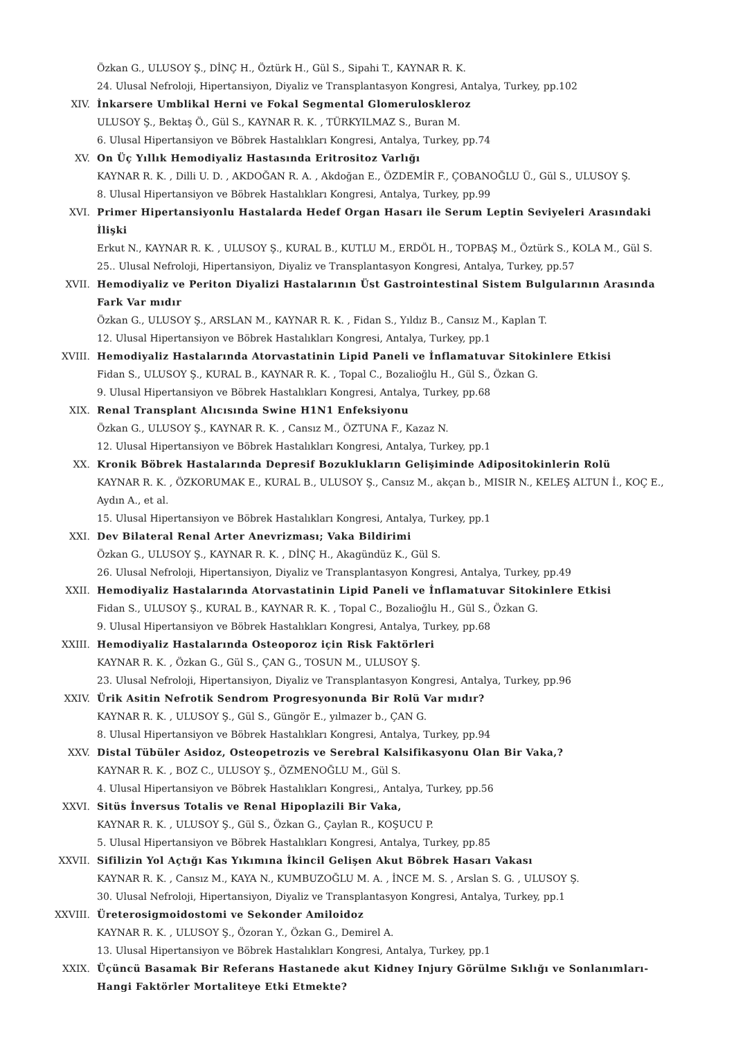Özkan G., ULUSOY Ş., DİNÇ H., Öztürk H., Gül S., Sipahi T., KAYNAR R. K.
24. Ulusal Nefroloji, Hipertansiyon, Diyaliz ve Transplantasyon Kongresi, Antalya, Turkey, pp.102
XIV. İnkarsere Umblikal Herni ve Fokal Segmental Glomeruloskleroz
ULUSOY Ş., Bektaş Ö., Gül S., KAYNAR R. K. , TÜRKYILMAZ S., Buran M.
6. Ulusal Hipertansiyon ve Böbrek Hastalıkları Kongresi, Antalya, Turkey, pp.74
XV. On Üç Yıllık Hemodiyaliz Hastasında Eritrositoz Varlığı
KAYNAR R. K. , Dilli U. D. , AKDOĞAN R. A. , Akdoğan E., ÖZDEMİR F., ÇOBANOĞLU Ü., Gül S., ULUSOY Ş.
8. Ulusal Hipertansiyon ve Böbrek Hastalıkları Kongresi, Antalya, Turkey, pp.99
XVI. Primer Hipertansiyonlu Hastalarda Hedef Organ Hasarı ile Serum Leptin Seviyeleri Arasındaki İlişki
Erkut N., KAYNAR R. K. , ULUSOY Ş., KURAL B., KUTLU M., ERDÖL H., TOPBAŞ M., Öztürk S., KOLA M., Gül S.
25.. Ulusal Nefroloji, Hipertansiyon, Diyaliz ve Transplantasyon Kongresi, Antalya, Turkey, pp.57
XVII. Hemodiyaliz ve Periton Diyalizi Hastalarının Üst Gastrointestinal Sistem Bulgularının Arasında Fark Var mıdır
Özkan G., ULUSOY Ş., ARSLAN M., KAYNAR R. K. , Fidan S., Yıldız B., Cansız M., Kaplan T.
12. Ulusal Hipertansiyon ve Böbrek Hastalıkları Kongresi, Antalya, Turkey, pp.1
XVIII. Hemodiyaliz Hastalarında Atorvastatinin Lipid Paneli ve İnflamatuvar Sitokinlere Etkisi
Fidan S., ULUSOY Ş., KURAL B., KAYNAR R. K. , Topal C., Bozalioğlu H., Gül S., Özkan G.
9. Ulusal Hipertansiyon ve Böbrek Hastalıkları Kongresi, Antalya, Turkey, pp.68
XIX. Renal Transplant Alıcısında Swine H1N1 Enfeksiyonu
Özkan G., ULUSOY Ş., KAYNAR R. K. , Cansız M., ÖZTUNA F., Kazaz N.
12. Ulusal Hipertansiyon ve Böbrek Hastalıkları Kongresi, Antalya, Turkey, pp.1
XX. Kronik Böbrek Hastalarında Depresif Bozuklukların Gelişiminde Adipositokinlerin Rolü
KAYNAR R. K. , ÖZKORUMAK E., KURAL B., ULUSOY Ş., Cansız M., akçan b., MISIR N., KELEŞ ALTUN İ., KOÇ E., Aydın A., et al.
15. Ulusal Hipertansiyon ve Böbrek Hastalıkları Kongresi, Antalya, Turkey, pp.1
XXI. Dev Bilateral Renal Arter Anevrizması; Vaka Bildirimi
Özkan G., ULUSOY Ş., KAYNAR R. K. , DİNÇ H., Akagündüz K., Gül S.
26. Ulusal Nefroloji, Hipertansiyon, Diyaliz ve Transplantasyon Kongresi, Antalya, Turkey, pp.49
XXII. Hemodiyaliz Hastalarında Atorvastatinin Lipid Paneli ve İnflamatuvar Sitokinlere Etkisi
Fidan S., ULUSOY Ş., KURAL B., KAYNAR R. K. , Topal C., Bozalioğlu H., Gül S., Özkan G.
9. Ulusal Hipertansiyon ve Böbrek Hastalıkları Kongresi, Antalya, Turkey, pp.68
XXIII. Hemodiyaliz Hastalarında Osteoporoz için Risk Faktörleri
KAYNAR R. K. , Özkan G., Gül S., ÇAN G., TOSUN M., ULUSOY Ş.
23. Ulusal Nefroloji, Hipertansiyon, Diyaliz ve Transplantasyon Kongresi, Antalya, Turkey, pp.96
XXIV. Ürik Asitin Nefrotik Sendrom Progresyonunda Bir Rolü Var mıdır?
KAYNAR R. K. , ULUSOY Ş., Gül S., Güngör E., yılmazer b., ÇAN G.
8. Ulusal Hipertansiyon ve Böbrek Hastalıkları Kongresi, Antalya, Turkey, pp.94
XXV. Distal Tübüler Asidoz, Osteopetrozis ve Serebral Kalsifikasyonu Olan Bir Vaka,?
KAYNAR R. K. , BOZ C., ULUSOY Ş., ÖZMENOĞLU M., Gül S.
4. Ulusal Hipertansiyon ve Böbrek Hastalıkları Kongresi,, Antalya, Turkey, pp.56
XXVI. Sitüs İnversus Totalis ve Renal Hipoplazili Bir Vaka,
KAYNAR R. K. , ULUSOY Ş., Gül S., Özkan G., Çaylan R., KOŞUCU P.
5. Ulusal Hipertansiyon ve Böbrek Hastalıkları Kongresi, Antalya, Turkey, pp.85
XXVII. Sifilizin Yol Açtığı Kas Yıkımına İkincil Gelişen Akut Böbrek Hasarı Vakası
KAYNAR R. K. , Cansız M., KAYA N., KUMBUZOĞLU M. A. , İNCE M. S. , Arslan S. G. , ULUSOY Ş.
30. Ulusal Nefroloji, Hipertansiyon, Diyaliz ve Transplantasyon Kongresi, Antalya, Turkey, pp.1
XXVIII. Üreterosigmoidostomi ve Sekonder Amiloidoz
KAYNAR R. K. , ULUSOY Ş., Özoran Y., Özkan G., Demirel A.
13. Ulusal Hipertansiyon ve Böbrek Hastalıkları Kongresi, Antalya, Turkey, pp.1
XXIX. Üçüncü Basamak Bir Referans Hastanede akut Kidney Injury Görülme Sıklığı ve Sonlanımları- Hangi Faktörler Mortaliteye Etki Etmekte?